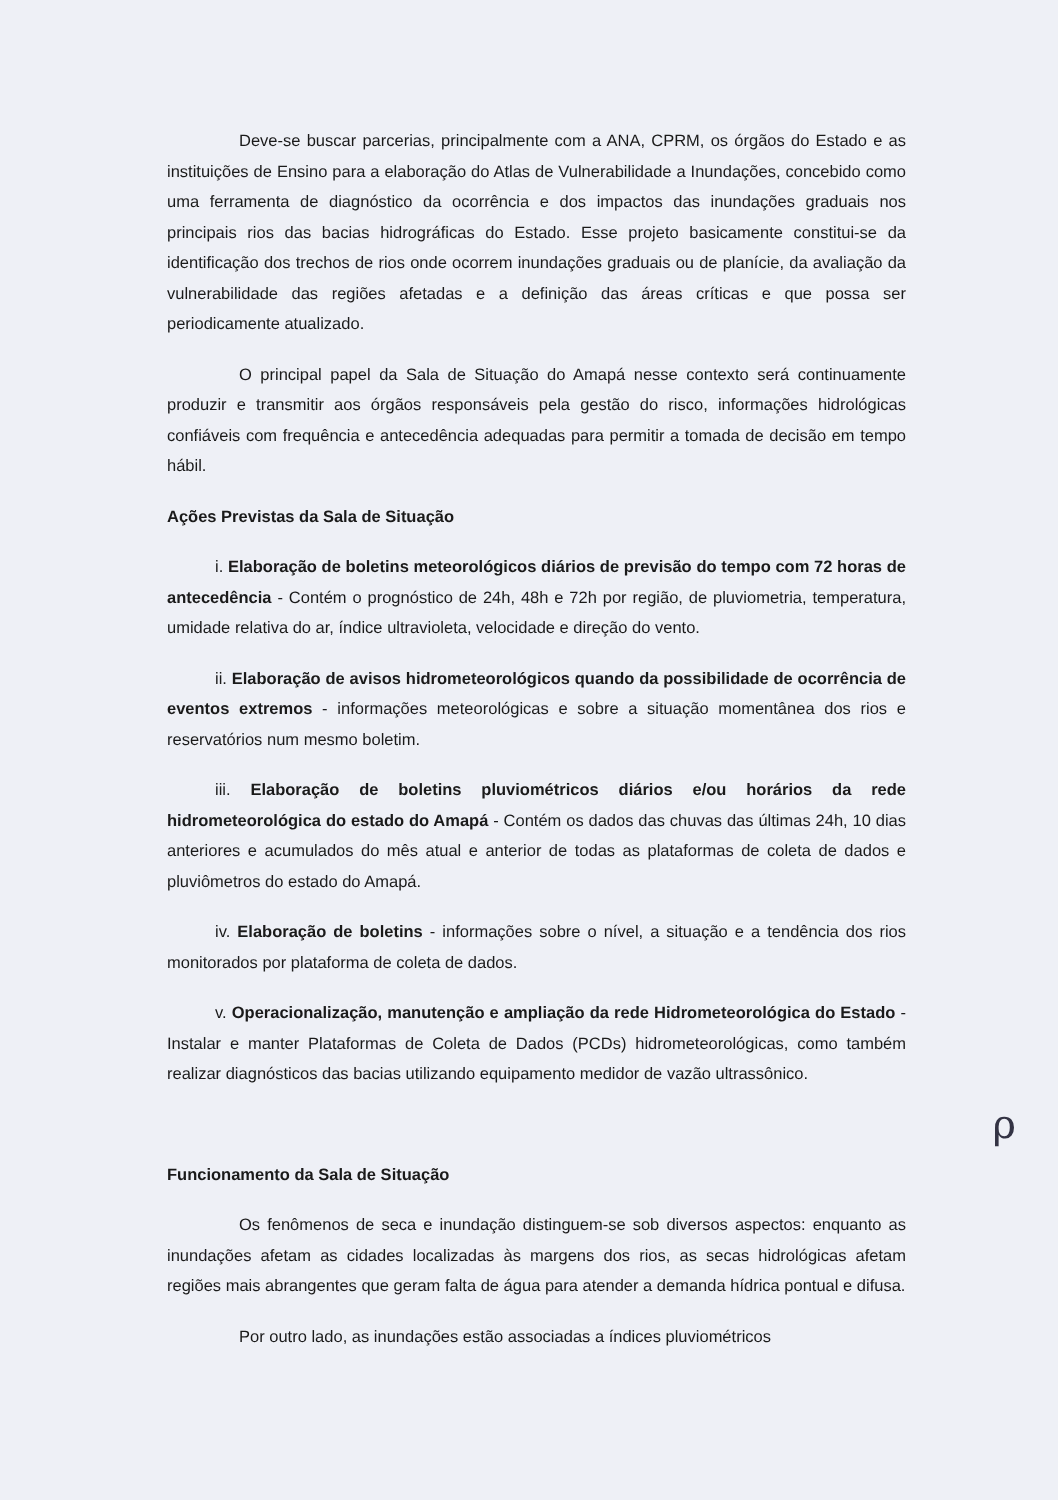Deve-se buscar parcerias, principalmente com a ANA, CPRM, os órgãos do Estado e as instituições de Ensino para a elaboração do Atlas de Vulnerabilidade a Inundações, concebido como uma ferramenta de diagnóstico da ocorrência e dos impactos das inundações graduais nos principais rios das bacias hidrográficas do Estado. Esse projeto basicamente constitui-se da identificação dos trechos de rios onde ocorrem inundações graduais ou de planície, da avaliação da vulnerabilidade das regiões afetadas e a definição das áreas críticas e que possa ser periodicamente atualizado.
O principal papel da Sala de Situação do Amapá nesse contexto será continuamente produzir e transmitir aos órgãos responsáveis pela gestão do risco, informações hidrológicas confiáveis com frequência e antecedência adequadas para permitir a tomada de decisão em tempo hábil.
Ações Previstas da Sala de Situação
i. Elaboração de boletins meteorológicos diários de previsão do tempo com 72 horas de antecedência - Contém o prognóstico de 24h, 48h e 72h por região, de pluviometria, temperatura, umidade relativa do ar, índice ultravioleta, velocidade e direção do vento.
ii. Elaboração de avisos hidrometeorológicos quando da possibilidade de ocorrência de eventos extremos - informações meteorológicas e sobre a situação momentânea dos rios e reservatórios num mesmo boletim.
iii. Elaboração de boletins pluviométricos diários e/ou horários da rede hidrometeorológica do estado do Amapá - Contém os dados das chuvas das últimas 24h, 10 dias anteriores e acumulados do mês atual e anterior de todas as plataformas de coleta de dados e pluviômetros do estado do Amapá.
iv. Elaboração de boletins - informações sobre o nível, a situação e a tendência dos rios monitorados por plataforma de coleta de dados.
v. Operacionalização, manutenção e ampliação da rede Hidrometeorológica do Estado - Instalar e manter Plataformas de Coleta de Dados (PCDs) hidrometeorológicas, como também realizar diagnósticos das bacias utilizando equipamento medidor de vazão ultrassônico.
ρ
Funcionamento da Sala de Situação
Os fenômenos de seca e inundação distinguem-se sob diversos aspectos: enquanto as inundações afetam as cidades localizadas às margens dos rios, as secas hidrológicas afetam regiões mais abrangentes que geram falta de água para atender a demanda hídrica pontual e difusa.
Por outro lado, as inundações estão associadas a índices pluviométricos